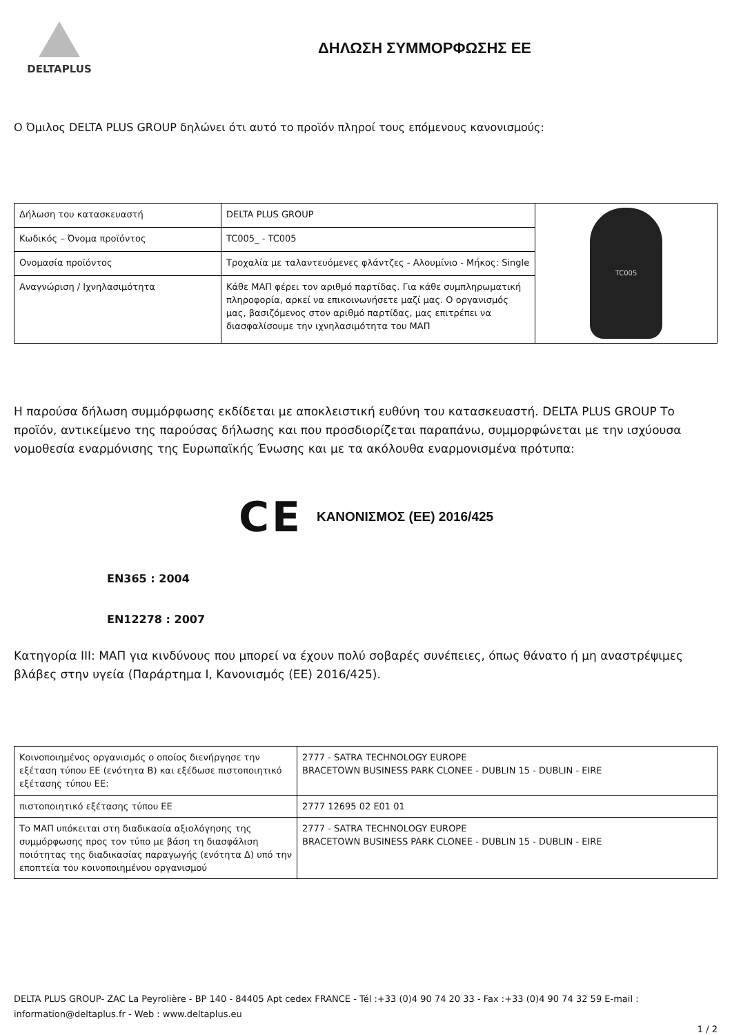DELTAPLUS
ΔΗΛΩΣΗ ΣΥΜΜΟΡΦΩΣΗΣ ΕΕ
Ο Όμιλος DELTA PLUS GROUP δηλώνει ότι αυτό το προϊόν πληροί τους επόμενους κανονισμούς:
| Δήλωση του κατασκευαστή | DELTA PLUS GROUP | TC005 |
| Κωδικός – Όνομα προϊόντος | TC005_ - TC005 | |
| Ονομασία προϊόντος | Τροχαλία με ταλαντευόμενες φλάντζες - Αλουμίνιο - Μήκος: Single | |
| Αναγνώριση / Ιχνηλασιμότητα | Κάθε ΜΑΠ φέρει τον αριθμό παρτίδας. Για κάθε συμπληρωματική πληροφορία, αρκεί να επικοινωνήσετε μαζί μας. Ο οργανισμός μας, βασιζόμενος στον αριθμό παρτίδας, μας επιτρέπει να διασφαλίσουμε την ιχνηλασιμότητα του ΜΑΠ | |
Η παρούσα δήλωση συμμόρφωσης εκδίδεται με αποκλειστική ευθύνη του κατασκευαστή. DELTA PLUS GROUP Το προϊόν, αντικείμενο της παρούσας δήλωσης και που προσδιορίζεται παραπάνω, συμμορφώνεται με την ισχύουσα νομοθεσία εναρμόνισης της Ευρωπαϊκής Ένωσης και με τα ακόλουθα εναρμονισμένα πρότυπα:
CE ΚΑΝΟΝΙΣΜΟΣ (ΕΕ) 2016/425
EN365 : 2004
EN12278 : 2007
Κατηγορία III: ΜΑΠ για κινδύνους που μπορεί να έχουν πολύ σοβαρές συνέπειες, όπως θάνατο ή μη αναστρέψιμες βλάβες στην υγεία (Παράρτημα I, Κανονισμός (ΕΕ) 2016/425).
| Κοινοποιημένος οργανισμός ο οποίος διενήργησε την εξέταση τύπου ΕΕ (ενότητα Β) και εξέδωσε πιστοποιητικό εξέτασης τύπου ΕΕ: | 2777 - SATRA TECHNOLOGY EUROPE BRACETOWN BUSINESS PARK CLONEE - DUBLIN 15 - DUBLIN - EIRE |
| πιστοποιητικό εξέτασης τύπου ΕΕ | 2777 12695 02 E01 01 |
| Το ΜΑΠ υπόκειται στη διαδικασία αξιολόγησης της συμμόρφωσης προς τον τύπο με βάση τη διασφάλιση ποιότητας της διαδικασίας παραγωγής (ενότητα Δ) υπό την εποπτεία του κοινοποιημένου οργανισμού | 2777 - SATRA TECHNOLOGY EUROPE BRACETOWN BUSINESS PARK CLONEE - DUBLIN 15 - DUBLIN - EIRE |
DELTA PLUS GROUP- ZAC La Peyrolière - BP 140 - 84405 Apt cedex FRANCE - Tél :+33 (0)4 90 74 20 33 - Fax :+33 (0)4 90 74 32 59 E-mail : information@deltaplus.fr - Web : www.deltaplus.eu
1 / 2